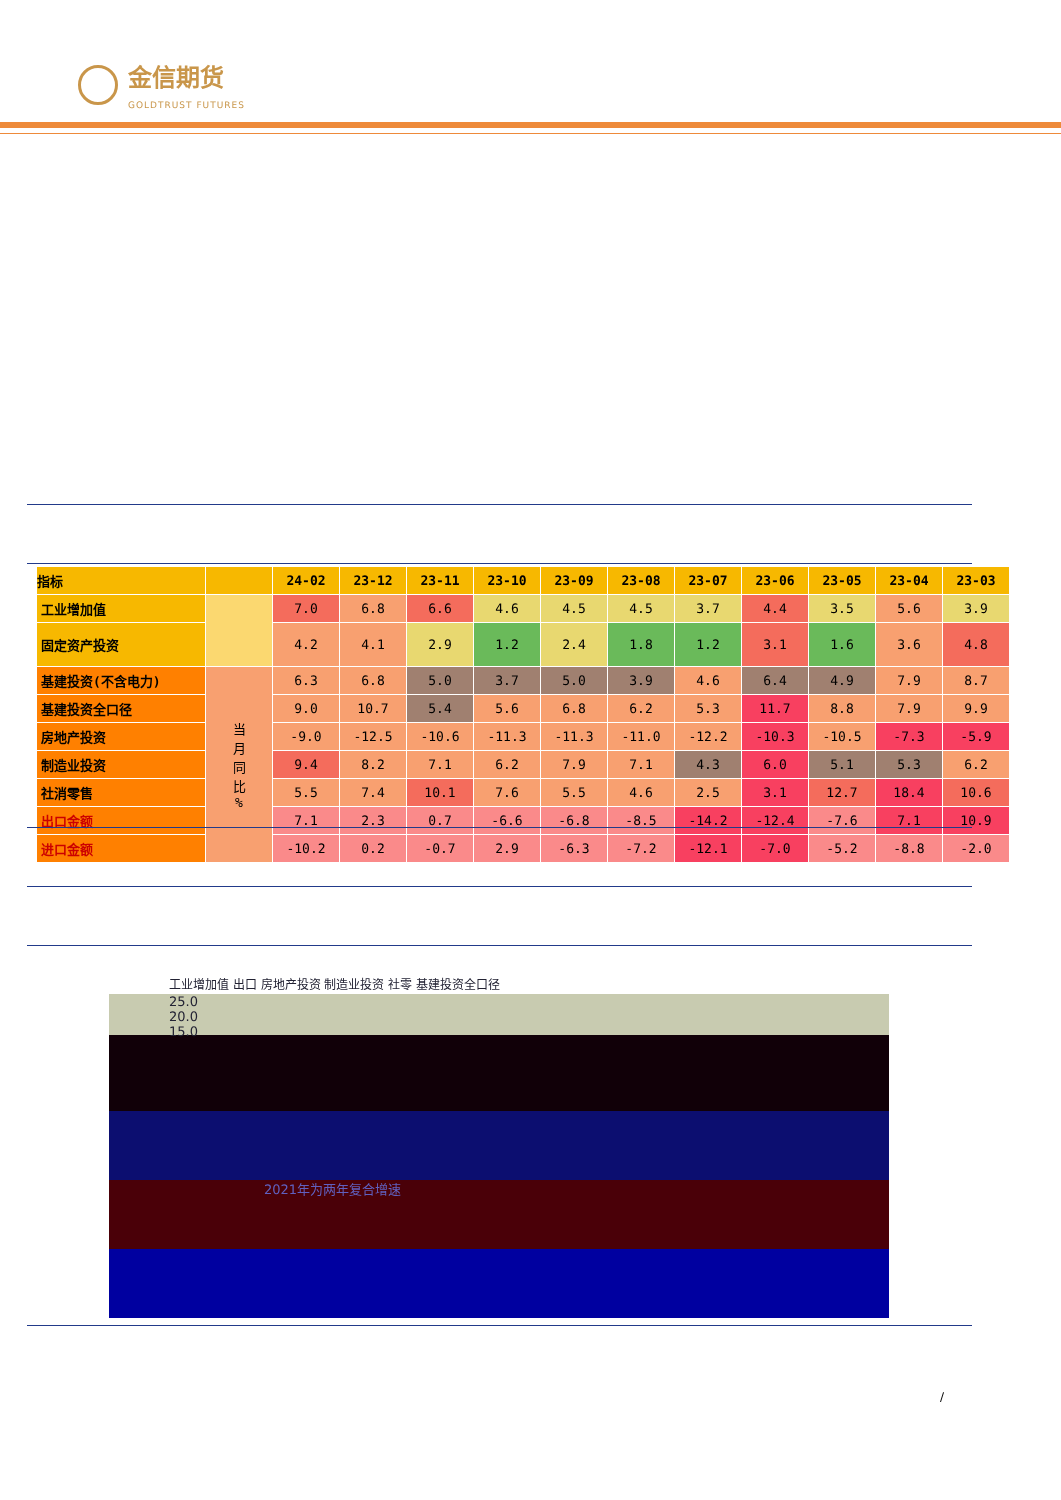金信期货
GOLDTRUST FUTURES
| 指标 | | 24-02 | 23-12 | 23-11 | 23-10 | 23-09 | 23-08 | 23-07 | 23-06 | 23-05 | 23-04 | 23-03 |
| --- | --- | --- | --- | --- | --- | --- | --- | --- | --- | --- | --- | --- |
| 工业增加值 | | 7.0 | 6.8 | 6.6 | 4.6 | 4.5 | 4.5 | 3.7 | 4.4 | 3.5 | 5.6 | 3.9 |
| 固定资产投资 | | 4.2 | 4.1 | 2.9 | 1.2 | 2.4 | 1.8 | 1.2 | 3.1 | 1.6 | 3.6 | 4.8 |
| 基建投资(不含电力) | 当 月 同 比 % | 6.3 | 6.8 | 5.0 | 3.7 | 5.0 | 3.9 | 4.6 | 6.4 | 4.9 | 7.9 | 8.7 |
| 基建投资全口径 | | 9.0 | 10.7 | 5.4 | 5.6 | 6.8 | 6.2 | 5.3 | 11.7 | 8.8 | 7.9 | 9.9 |
| 房地产投资 | | -9.0 | -12.5 | -10.6 | -11.3 | -11.3 | -11.0 | -12.2 | -10.3 | -10.5 | -7.3 | -5.9 |
| 制造业投资 | | 9.4 | 8.2 | 7.1 | 6.2 | 7.9 | 7.1 | 4.3 | 6.0 | 5.1 | 5.3 | 6.2 |
| 社消零售 | | 5.5 | 7.4 | 10.1 | 7.6 | 5.5 | 4.6 | 2.5 | 3.1 | 12.7 | 18.4 | 10.6 |
| 出口金额 | | 7.1 | 2.3 | 0.7 | -6.6 | -6.8 | -8.5 | -14.2 | -12.4 | -7.6 | 7.1 | 10.9 |
| 进口金额 | | -10.2 | 0.2 | -0.7 | 2.9 | -6.3 | -7.2 | -12.1 | -7.0 | -5.2 | -8.8 | -2.0 |
工业增加值 出口 房地产投资 制造业投资 社零 基建投资全口径
25.0
20.0
15.0
2021年为两年复合增速
/